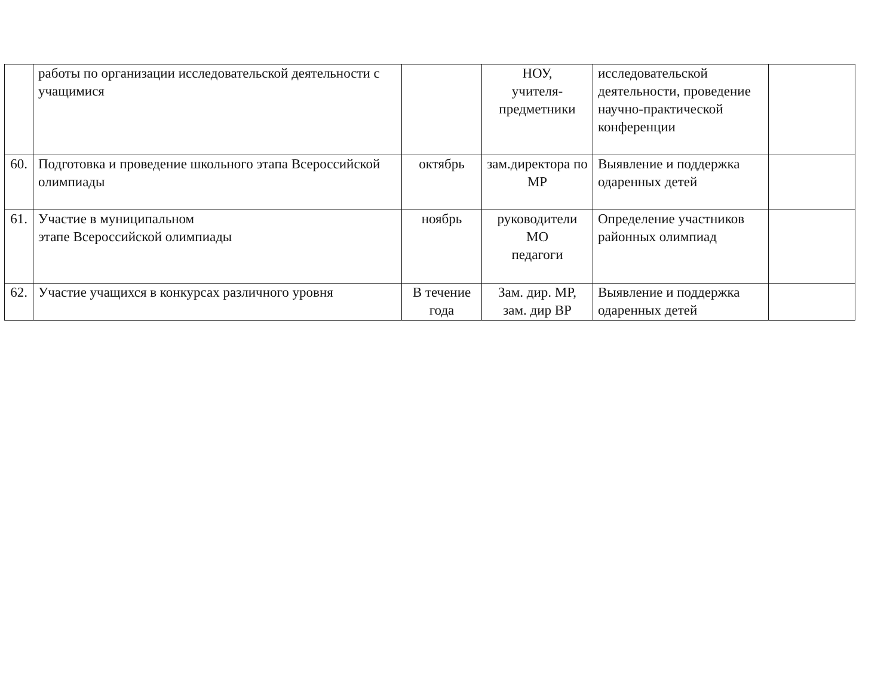| | работы по организации исследовательской деятельности с учащимися | | НОУ, учителя- предметники | исследовательской деятельности, проведение научно-практической конференции | |
| 60. | Подготовка и проведение школьного этапа Всероссийской олимпиады | октябрь | зам.директора по МР | Выявление и поддержка одаренных детей | |
| 61. | Участие в муниципальном этапе Всероссийской олимпиады | ноябрь | руководители МО педагоги | Определение участников районных олимпиад | |
| 62. | Участие учащихся в конкурсах различного уровня | В течение года | Зам. дир. МР, зам. дир ВР | Выявление и поддержка одаренных детей | |